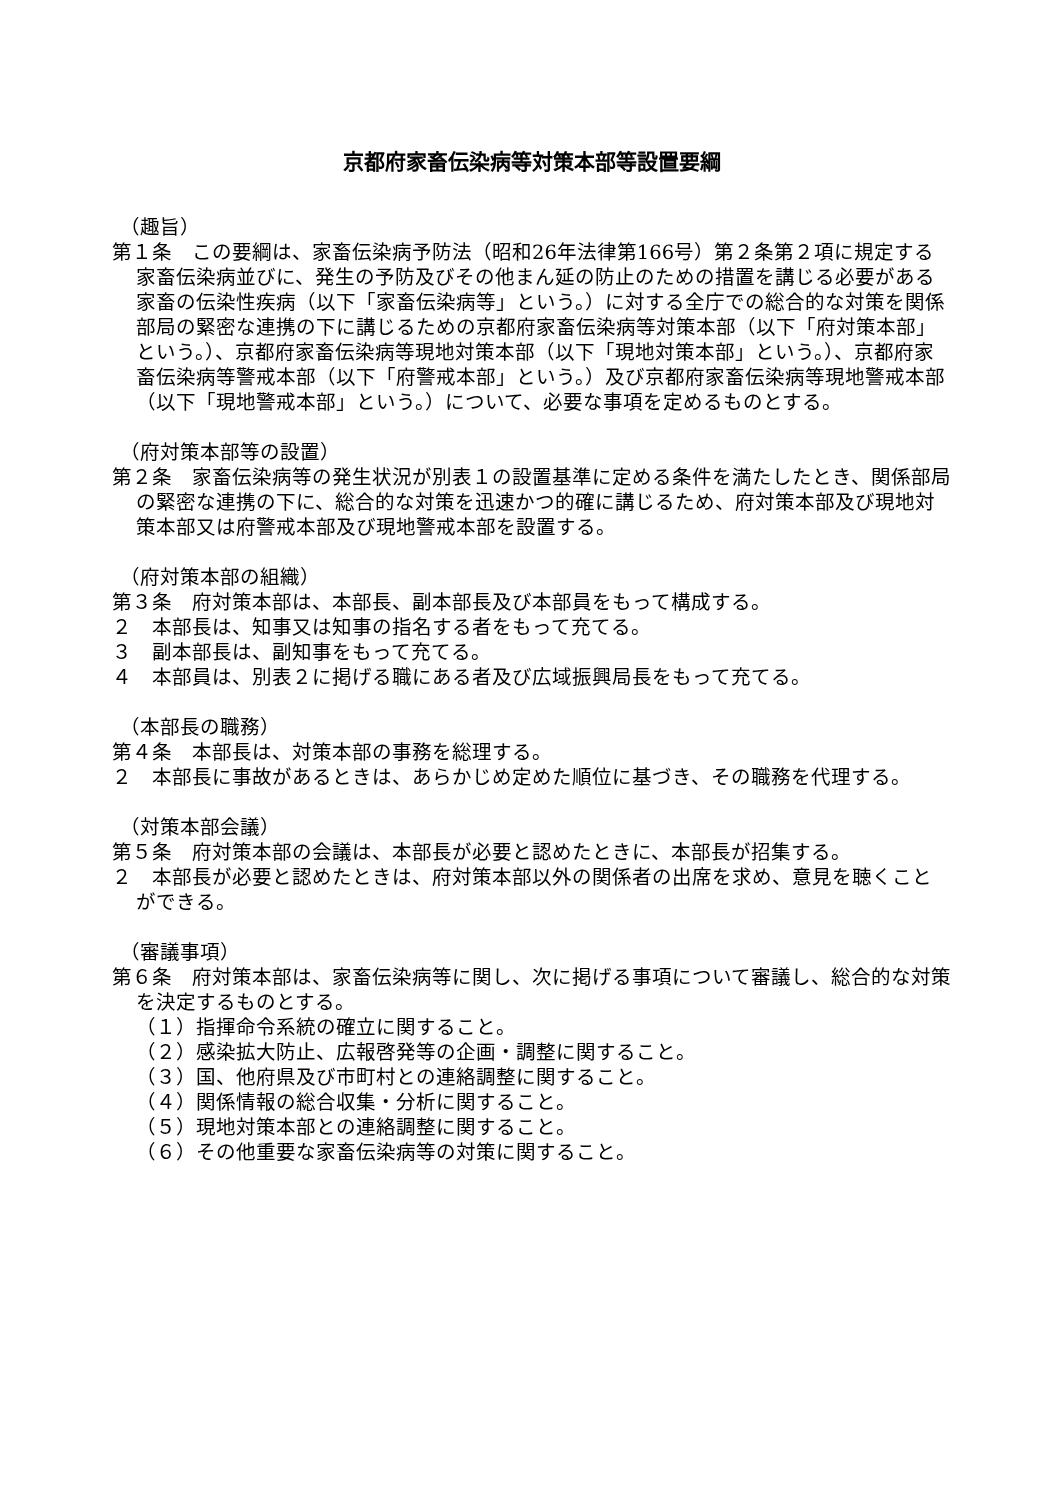京都府家畜伝染病等対策本部等設置要綱
（趣旨）
第１条　この要綱は、家畜伝染病予防法（昭和26年法律第166号）第２条第２項に規定する家畜伝染病並びに、発生の予防及びその他まん延の防止のための措置を講じる必要がある家畜の伝染性疾病（以下「家畜伝染病等」という。）に対する全庁での総合的な対策を関係部局の緊密な連携の下に講じるための京都府家畜伝染病等対策本部（以下「府対策本部」という。）、京都府家畜伝染病等現地対策本部（以下「現地対策本部」という。）、京都府家畜伝染病等警戒本部（以下「府警戒本部」という。）及び京都府家畜伝染病等現地警戒本部（以下「現地警戒本部」という。）について、必要な事項を定めるものとする。
（府対策本部等の設置）
第２条　家畜伝染病等の発生状況が別表１の設置基準に定める条件を満たしたとき、関係部局の緊密な連携の下に、総合的な対策を迅速かつ的確に講じるため、府対策本部及び現地対策本部又は府警戒本部及び現地警戒本部を設置する。
（府対策本部の組織）
第３条　府対策本部は、本部長、副本部長及び本部員をもって構成する。
２　本部長は、知事又は知事の指名する者をもって充てる。
３　副本部長は、副知事をもって充てる。
４　本部員は、別表２に掲げる職にある者及び広域振興局長をもって充てる。
（本部長の職務）
第４条　本部長は、対策本部の事務を総理する。
２　本部長に事故があるときは、あらかじめ定めた順位に基づき、その職務を代理する。
（対策本部会議）
第５条　府対策本部の会議は、本部長が必要と認めたときに、本部長が招集する。
２　本部長が必要と認めたときは、府対策本部以外の関係者の出席を求め、意見を聴くことができる。
（審議事項）
第６条　府対策本部は、家畜伝染病等に関し、次に掲げる事項について審議し、総合的な対策を決定するものとする。
（１）指揮命令系統の確立に関すること。
（２）感染拡大防止、広報啓発等の企画・調整に関すること。
（３）国、他府県及び市町村との連絡調整に関すること。
（４）関係情報の総合収集・分析に関すること。
（５）現地対策本部との連絡調整に関すること。
（６）その他重要な家畜伝染病等の対策に関すること。